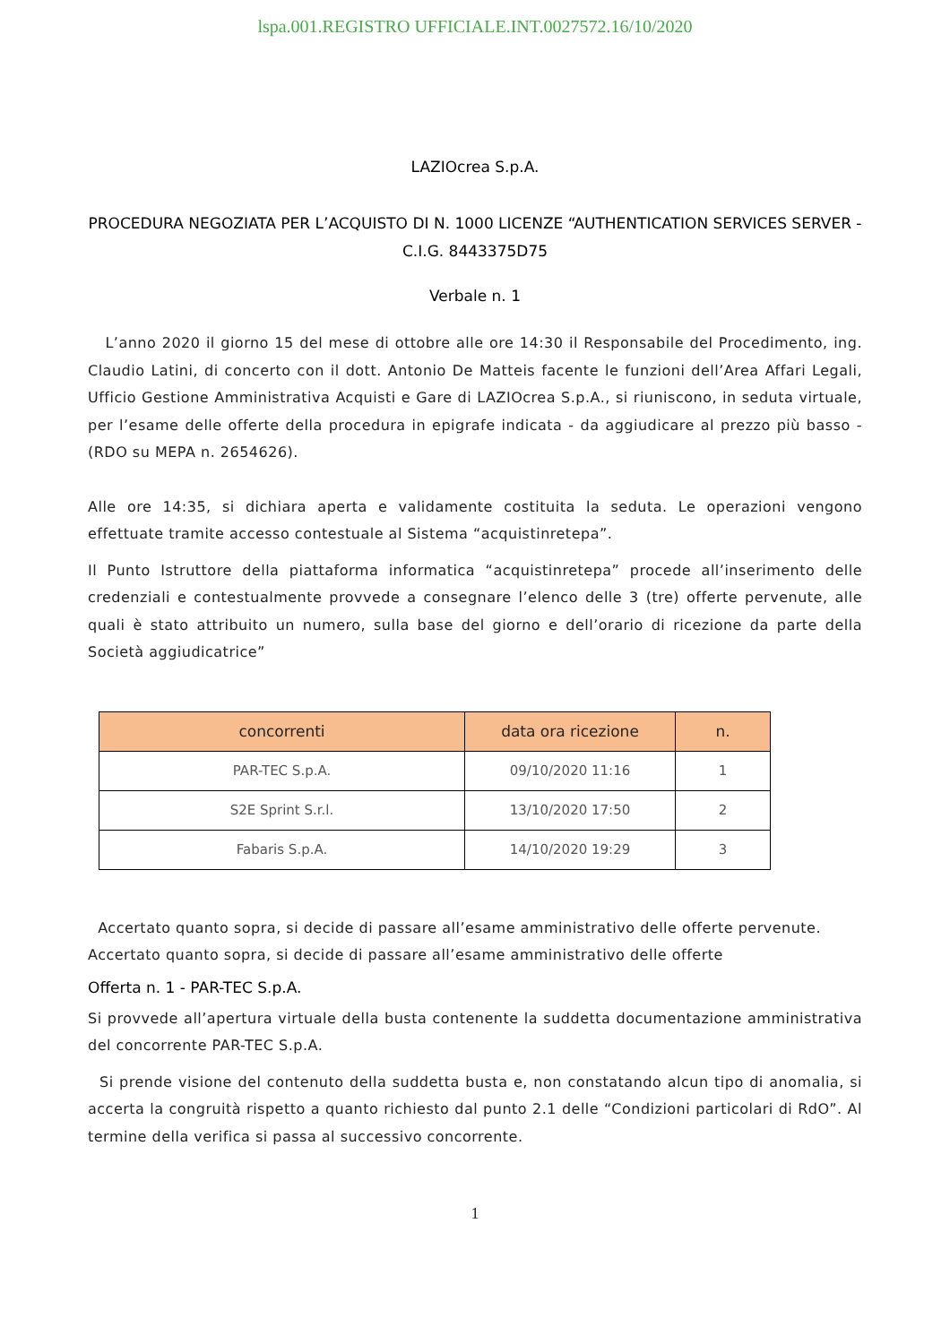lspa.001.REGISTRO UFFICIALE.INT.0027572.16/10/2020
LAZIOcrea S.p.A.
PROCEDURA NEGOZIATA PER L’ACQUISTO DI N. 1000 LICENZE “AUTHENTICATION SERVICES SERVER - C.I.G. 8443375D75
Verbale n. 1
L’anno 2020 il giorno 15 del mese di ottobre alle ore 14:30 il Responsabile del Procedimento, ing. Claudio Latini, di concerto con il dott. Antonio De Matteis facente le funzioni dell’Area Affari Legali, Ufficio Gestione Amministrativa Acquisti e Gare di LAZIOcrea S.p.A., si riuniscono, in seduta virtuale, per l’esame delle offerte della procedura in epigrafe indicata - da aggiudicare al prezzo più basso - (RDO su MEPA n. 2654626).
Alle ore 14:35, si dichiara aperta e validamente costituita la seduta. Le operazioni vengono effettuate tramite accesso contestuale al Sistema “acquistinretepa”.
Il Punto Istruttore della piattaforma informatica “acquistinretepa” procede all’inserimento delle credenziali e contestualmente provvede a consegnare l’elenco delle 3 (tre) offerte pervenute, alle quali è stato attribuito un numero, sulla base del giorno e dell’orario di ricezione da parte della Società aggiudicatrice”
| concorrenti | data ora ricezione | n. |
| --- | --- | --- |
| PAR-TEC S.p.A. | 09/10/2020 11:16 | 1 |
| S2E Sprint S.r.l. | 13/10/2020 17:50 | 2 |
| Fabaris S.p.A. | 14/10/2020 19:29 | 3 |
Accertato quanto sopra, si decide di passare all’esame amministrativo delle offerte pervenute.
Accertato quanto sopra, si decide di passare all’esame amministrativo delle offerte
Offerta n. 1 - PAR-TEC S.p.A.
Si provvede all’apertura virtuale della busta contenente la suddetta documentazione amministrativa del concorrente PAR-TEC S.p.A.
Si prende visione del contenuto della suddetta busta e, non constatando alcun tipo di anomalia, si accerta la congruità rispetto a quanto richiesto dal punto 2.1 delle “Condizioni particolari di RdO”. Al termine della verifica si passa al successivo concorrente.
1